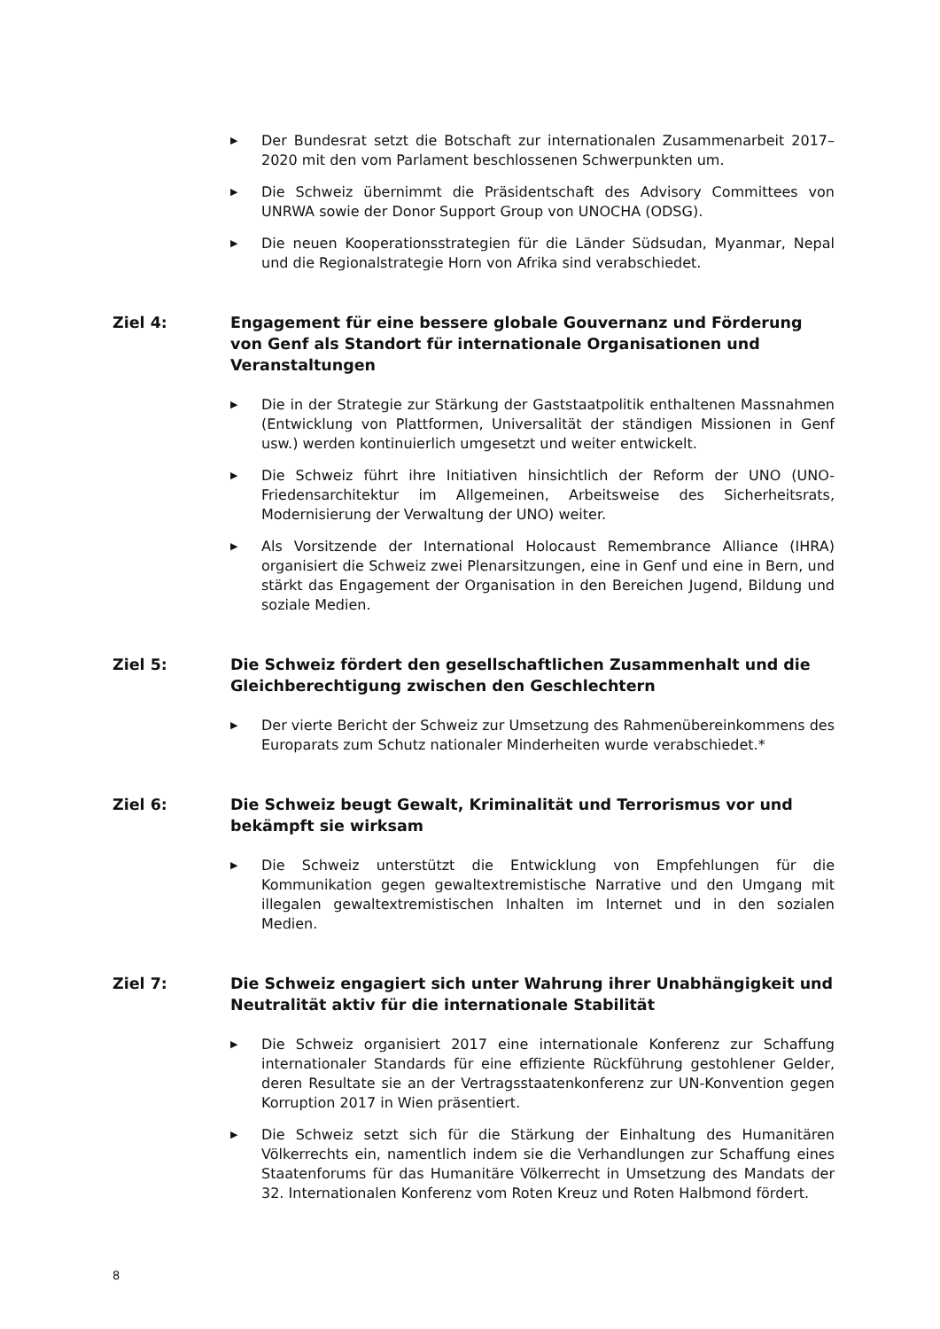▶ Der Bundesrat setzt die Botschaft zur internationalen Zusammenarbeit 2017–2020 mit den vom Parlament beschlossenen Schwerpunkten um.
▶ Die Schweiz übernimmt die Präsidentschaft des Advisory Committees von UNRWA sowie der Donor Support Group von UNOCHA (ODSG).
▶ Die neuen Kooperationsstrategien für die Länder Südsudan, Myanmar, Nepal und die Regionalstrategie Horn von Afrika sind verabschiedet.
Ziel 4: Engagement für eine bessere globale Gouvernanz und Förderung von Genf als Standort für internationale Organisationen und Veranstaltungen
▶ Die in der Strategie zur Stärkung der Gaststaatpolitik enthaltenen Massnahmen (Entwicklung von Plattformen, Universalität der ständigen Missionen in Genf usw.) werden kontinuierlich umgesetzt und weiter entwickelt.
▶ Die Schweiz führt ihre Initiativen hinsichtlich der Reform der UNO (UNO-Friedensarchitektur im Allgemeinen, Arbeitsweise des Sicherheitsrats, Modernisierung der Verwaltung der UNO) weiter.
▶ Als Vorsitzende der International Holocaust Remembrance Alliance (IHRA) organisiert die Schweiz zwei Plenarsitzungen, eine in Genf und eine in Bern, und stärkt das Engagement der Organisation in den Bereichen Jugend, Bildung und soziale Medien.
Ziel 5: Die Schweiz fördert den gesellschaftlichen Zusammenhalt und die Gleichberechtigung zwischen den Geschlechtern
▶ Der vierte Bericht der Schweiz zur Umsetzung des Rahmenübereinkommens des Europarats zum Schutz nationaler Minderheiten wurde verabschiedet.*
Ziel 6: Die Schweiz beugt Gewalt, Kriminalität und Terrorismus vor und bekämpft sie wirksam
▶ Die Schweiz unterstützt die Entwicklung von Empfehlungen für die Kommunikation gegen gewaltextremistische Narrative und den Umgang mit illegalen gewaltextremistischen Inhalten im Internet und in den sozialen Medien.
Ziel 7: Die Schweiz engagiert sich unter Wahrung ihrer Unabhängigkeit und Neutralität aktiv für die internationale Stabilität
▶ Die Schweiz organisiert 2017 eine internationale Konferenz zur Schaffung internationaler Standards für eine effiziente Rückführung gestohlener Gelder, deren Resultate sie an der Vertragsstaatenkonferenz zur UN-Konvention gegen Korruption 2017 in Wien präsentiert.
▶ Die Schweiz setzt sich für die Stärkung der Einhaltung des Humanitären Völkerrechts ein, namentlich indem sie die Verhandlungen zur Schaffung eines Staatenforums für das Humanitäre Völkerrecht in Umsetzung des Mandats der 32. Internationalen Konferenz vom Roten Kreuz und Roten Halbmond fördert.
8